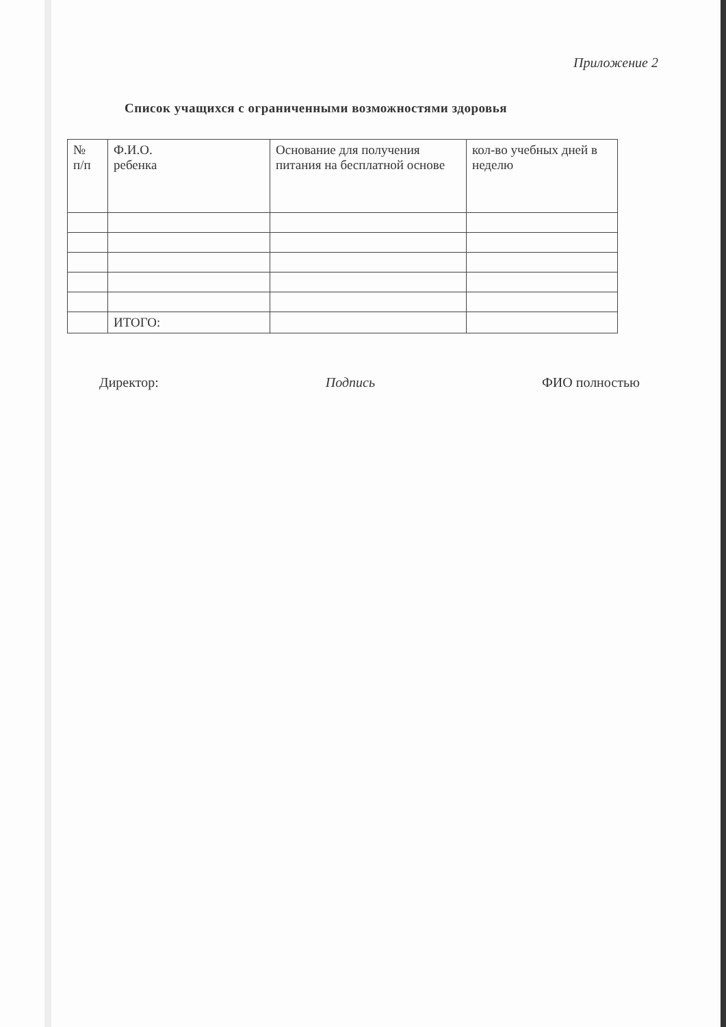Приложение 2
Список учащихся с ограниченными возможностями здоровья
| № п/п | Ф.И.О. ребенка | Основание для получения питания на бесплатной основе | кол-во учебных дней в неделю |
| | ИТОГО: | | |
Директор: Подпись ФИО полностью